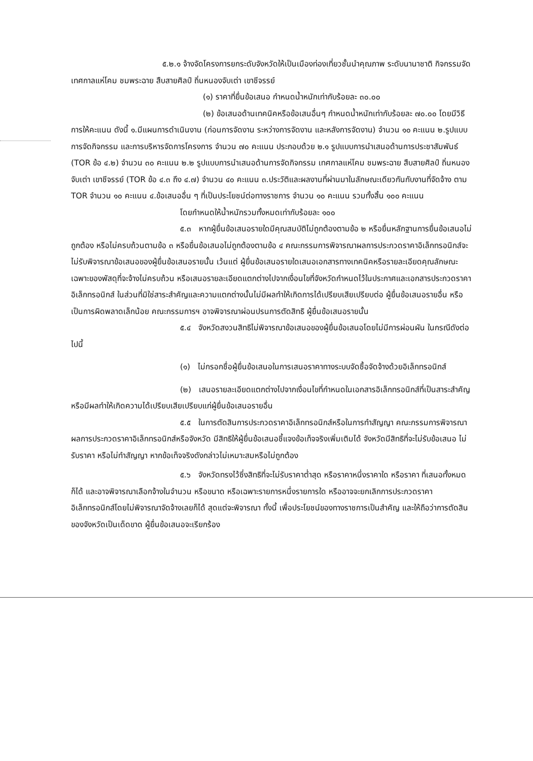๕.๒.๑ จ้างจัดโครงการยกระดับจังหวัดให้เป็นเมืองท่องเที่ยวชั้นนำคุณภาพ ระดับนานาชาติ กิจกรรมจัดเทศกาลแห่โคม ชมพระฉาย สืบสายศิลป์ ถิ่นหนองจับเต่า เขาชีจรรย์
(๑) ราคาที่ยื่นข้อเสนอ กำหนดน้ำหนักเท่ากับร้อยละ ๓๐.๐๐
(๒) ข้อเสนอด้านเทคนิคหรือข้อเสนอื่นๆ กำหนดน้ำหนักเท่ากับร้อยละ ๗๐.๐๐ โดยมีวิธีการให้คะแนน ดังนี้ ๑.มีแผนการดำเนินงาน (ก่อนการจัดงาน ระหว่างการจัดงาน และหลังการจัดงาน) จำนวน ๑๐ คะแนน ๒.รูปแบบการจัดกิจกรรม และการบริหารจัดการโครงการ จำนวน ๗๐ คะแนน ประกอบด้วย ๒.๑ รูปแบบการนำเสนอด้านการประชาสัมพันธ์ (TOR ข้อ ๔.๒) จำนวน ๓๐ คะแนน ๒.๒ รูปแบบการนำเสนอด้านการจัดกิจกรรม เทศกาลแห่โคม ชมพระฉาย สืบสายศิลป์ ถิ่นหนองจับเต่า เขาชีจรรย์ (TOR ข้อ ๔.๓ ถึง ๔.๗) จำนวน ๔๐ คะแนน ๓.ประวัติและผลงานที่ผ่านมาในลักษณะเดียวกันกับงานที่จัดจ้าง ตาม TOR จำนวน ๑๐ คะแนน ๔.ข้อเสนออื่น ๆ ที่เป็นประโยชน์ต่อทางราชการ จำนวน ๑๐ คะแนน รวมทั้งสิ้น ๑๐๐ คะแนน
โดยกำหนดให้น้ำหนักรวมทั้งหมดเท่ากับร้อยละ ๑๐๐
๕.๓ หากผู้ยื่นข้อเสนอรายใดมีคุณสมบัติไม่ถูกต้องตามข้อ ๒ หรือยื่นหลักฐานการยื่นข้อเสนอไม่ถูกต้อง หรือไม่ครบถ้วนตามข้อ ๓ หรือยื่นข้อเสนอไม่ถูกต้องตามข้อ ๔ คณะกรรมการพิจารณาผลการประกวดราคาอิเล็กทรอนิกส์จะไม่รับพิจารณาข้อเสนอของผู้ยื่นข้อเสนอรายนั้น เว้นแต่ ผู้ยื่นข้อเสนอรายใดเสนอเอกสารทางเทคนิคหรือรายละเอียดคุณลักษณะเฉพาะของพัสดุที่จะจ้างไม่ครบถ้วน หรือเสนอรายละเอียดแตกต่างไปจากเงื่อนไขที่จังหวัดกำหนดไว้ในประกาศและเอกสารประกวดราคาอิเล็กทรอนิกส์ ในส่วนที่มิใช่สาระสำคัญและความแตกต่างนั้นไม่มีผลทำให้เกิดการได้เปรียบเสียเปรียบต่อ ผู้ยื่นข้อเสนอรายอื่น หรือเป็นการผิดพลาดเล็กน้อย คณะกรรมการฯ อาจพิจารณาผ่อนปรนการตัดสิทธิ ผู้ยื่นข้อเสนอรายนั้น
๕.๔ จังหวัดสงวนสิทธิไม่พิจารณาข้อเสนอของผู้ยื่นข้อเสนอโดยไม่มีการผ่อนผัน ในกรณีดังต่อไปนี้
(๑) ไม่กรอกชื่อผู้ยื่นข้อเสนอในการเสนอราคาทางระบบจัดซื้อจัดจ้างด้วยอิเล็กทรอนิกส์
(๒) เสนอรายละเอียดแตกต่างไปจากเงื่อนไขที่กำหนดในเอกสารอิเล็กทรอนิกส์ที่เป็นสาระสำคัญ หรือมีผลทำให้เกิดความได้เปรียบเสียเปรียบแก่ผู้ยื่นข้อเสนอรายอื่น
๕.๕ ในการตัดสินการประกวดราคาอิเล็กทรอนิกส์หรือในการทำสัญญา คณะกรรมการพิจารณาผลการประกวดราคาอิเล็กทรอนิกส์หรือจังหวัด มีสิทธิให้ผู้ยื่นข้อเสนอชี้แจงข้อเท็จจริงเพิ่มเติมได้ จังหวัดมีสิทธิที่จะไม่รับข้อเสนอ ไม่รับราคา หรือไม่ทำสัญญา หากข้อเท็จจริงดังกล่าวไม่เหมาะสมหรือไม่ถูกต้อง
๕.๖ จังหวัดทรงไว้ซึ่งสิทธิที่จะไม่รับราคาต่ำสุด หรือราคาหนึ่งราคาใด หรือราคา ที่เสนอทั้งหมดก็ได้ และอาจพิจารณาเลือกจ้างในจำนวน หรือขนาด หรือเฉพาะรายการหนึ่งรายการใด หรืออาจจะยกเลิกการประกวดราคาอิเล็กทรอนิกส์โดยไม่พิจารณาจัดจ้างเลยก็ได้ สุดแต่จะพิจารณา ทั้งนี้ เพื่อประโยชน์ของทางราชการเป็นสำคัญ และให้ถือว่าการตัดสินของจังหวัดเป็นเด็ดขาด ผู้ยื่นข้อเสนอจะเรียกร้อง